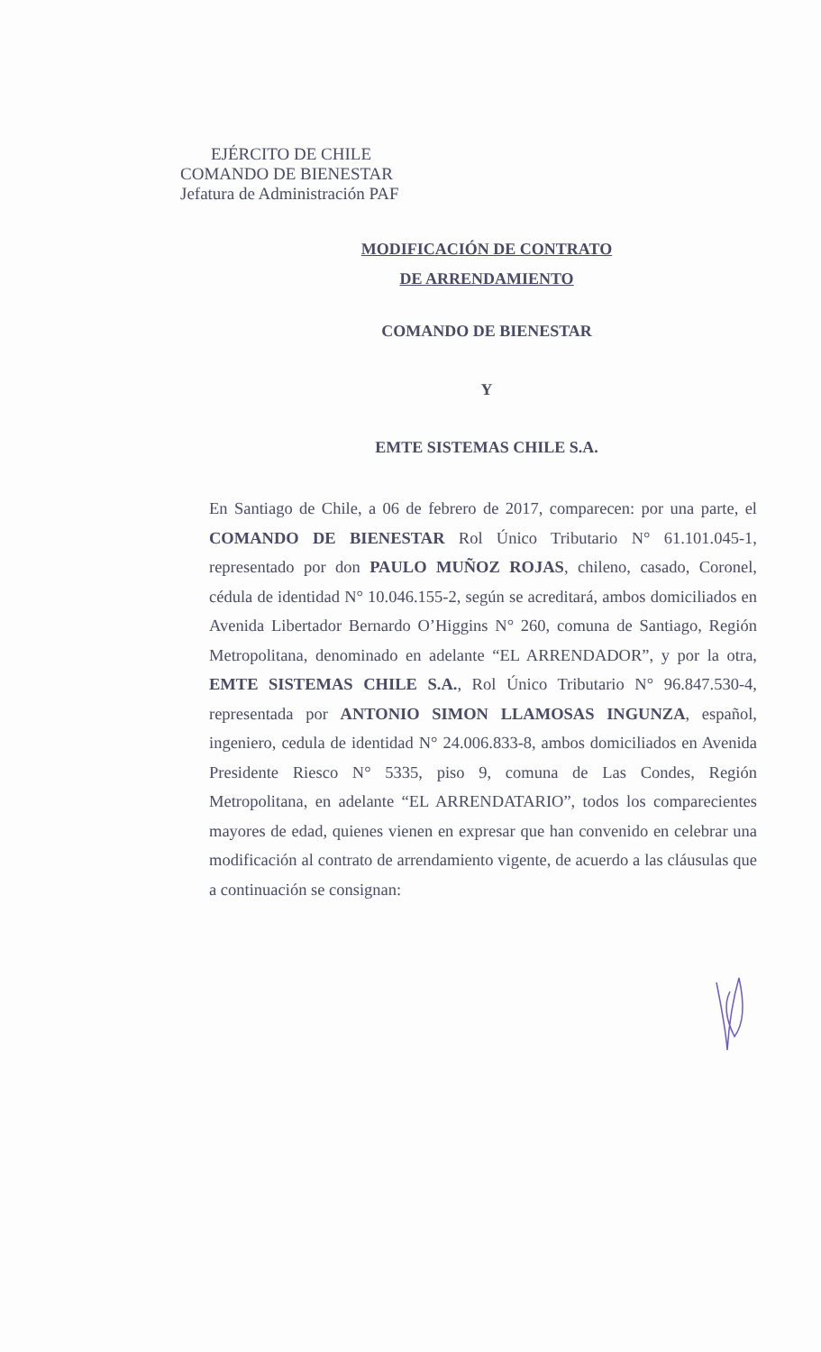EJÉRCITO DE CHILE
COMANDO DE BIENESTAR
Jefatura de Administración PAF
MODIFICACIÓN DE CONTRATO
DE ARRENDAMIENTO
COMANDO DE BIENESTAR
Y
EMTE SISTEMAS CHILE S.A.
En Santiago de Chile, a 06 de febrero de 2017, comparecen: por una parte, el COMANDO DE BIENESTAR Rol Único Tributario N° 61.101.045-1, representado por don PAULO MUÑOZ ROJAS, chileno, casado, Coronel, cédula de identidad N° 10.046.155-2, según se acreditará, ambos domiciliados en Avenida Libertador Bernardo O’Higgins N° 260, comuna de Santiago, Región Metropolitana, denominado en adelante “EL ARRENDADOR”, y por la otra, EMTE SISTEMAS CHILE S.A., Rol Único Tributario N° 96.847.530-4, representada por ANTONIO SIMON LLAMOSAS INGUNZA, español, ingeniero, cedula de identidad N° 24.006.833-8, ambos domiciliados en Avenida Presidente Riesco N° 5335, piso 9, comuna de Las Condes, Región Metropolitana, en adelante “EL ARRENDATARIO”, todos los comparecientes mayores de edad, quienes vienen en expresar que han convenido en celebrar una modificación al contrato de arrendamiento vigente, de acuerdo a las cláusulas que a continuación se consignan: